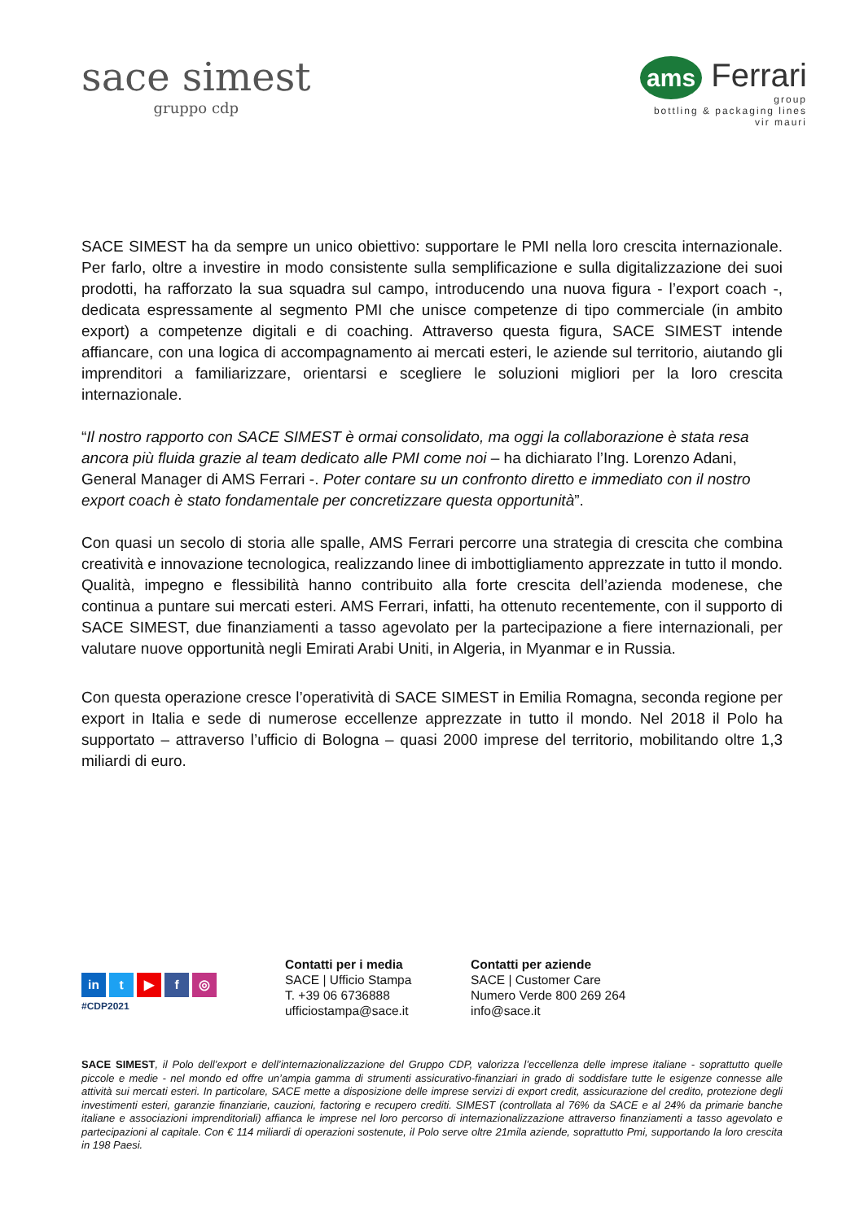sace simest
gruppo cdp
ams Ferrari
group
bottling & packaging lines
vir mauri
SACE SIMEST ha da sempre un unico obiettivo: supportare le PMI nella loro crescita internazionale. Per farlo, oltre a investire in modo consistente sulla semplificazione e sulla digitalizzazione dei suoi prodotti, ha rafforzato la sua squadra sul campo, introducendo una nuova figura - l’export coach -, dedicata espressamente al segmento PMI che unisce competenze di tipo commerciale (in ambito export) a competenze digitali e di coaching. Attraverso questa figura, SACE SIMEST intende affiancare, con una logica di accompagnamento ai mercati esteri, le aziende sul territorio, aiutando gli imprenditori a familiarizzare, orientarsi e scegliere le soluzioni migliori per la loro crescita internazionale.
“Il nostro rapporto con SACE SIMEST è ormai consolidato, ma oggi la collaborazione è stata resa ancora più fluida grazie al team dedicato alle PMI come noi – ha dichiarato l’Ing. Lorenzo Adani, General Manager di AMS Ferrari -. Poter contare su un confronto diretto e immediato con il nostro export coach è stato fondamentale per concretizzare questa opportunità”.
Con quasi un secolo di storia alle spalle, AMS Ferrari percorre una strategia di crescita che combina creatività e innovazione tecnologica, realizzando linee di imbottigliamento apprezzate in tutto il mondo. Qualità, impegno e flessibilità hanno contribuito alla forte crescita dell’azienda modenese, che continua a puntare sui mercati esteri. AMS Ferrari, infatti, ha ottenuto recentemente, con il supporto di SACE SIMEST, due finanziamenti a tasso agevolato per la partecipazione a fiere internazionali, per valutare nuove opportunità negli Emirati Arabi Uniti, in Algeria, in Myanmar e in Russia.
Con questa operazione cresce l’operatività di SACE SIMEST in Emilia Romagna, seconda regione per export in Italia e sede di numerose eccellenze apprezzate in tutto il mondo. Nel 2018 il Polo ha supportato – attraverso l’ufficio di Bologna – quasi 2000 imprese del territorio, mobilitando oltre 1,3 miliardi di euro.
in t ▶ f ◎
#CDP2021
Contatti per i media
SACE | Ufficio Stampa
T. +39 06 6736888
ufficiostampa@sace.it
Contatti per aziende
SACE | Customer Care
Numero Verde 800 269 264
info@sace.it
SACE SIMEST, il Polo dell’export e dell’internazionalizzazione del Gruppo CDP, valorizza l’eccellenza delle imprese italiane - soprattutto quelle piccole e medie - nel mondo ed offre un’ampia gamma di strumenti assicurativo-finanziari in grado di soddisfare tutte le esigenze connesse alle attività sui mercati esteri. In particolare, SACE mette a disposizione delle imprese servizi di export credit, assicurazione del credito, protezione degli investimenti esteri, garanzie finanziarie, cauzioni, factoring e recupero crediti. SIMEST (controllata al 76% da SACE e al 24% da primarie banche italiane e associazioni imprenditoriali) affianca le imprese nel loro percorso di internazionalizzazione attraverso finanziamenti a tasso agevolato e partecipazioni al capitale. Con € 114 miliardi di operazioni sostenute, il Polo serve oltre 21mila aziende, soprattutto Pmi, supportando la loro crescita in 198 Paesi.